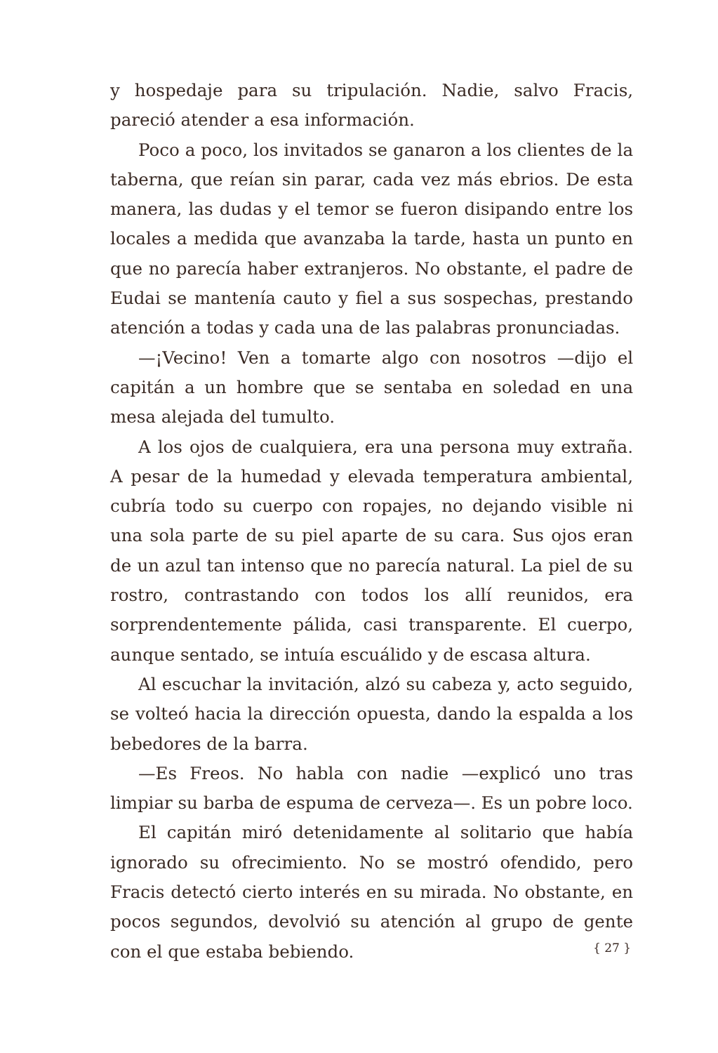y hospedaje para su tripulación. Nadie, salvo Fracis, pareció atender a esa información.
Poco a poco, los invitados se ganaron a los clientes de la taberna, que reían sin parar, cada vez más ebrios. De esta manera, las dudas y el temor se fueron disipando entre los locales a medida que avanzaba la tarde, hasta un punto en que no parecía haber extranjeros. No obstante, el padre de Eudai se mantenía cauto y fiel a sus sospechas, prestando atención a todas y cada una de las palabras pronunciadas.
—¡Vecino! Ven a tomarte algo con nosotros —dijo el capitán a un hombre que se sentaba en soledad en una mesa alejada del tumulto.
A los ojos de cualquiera, era una persona muy extraña. A pesar de la humedad y elevada temperatura ambiental, cubría todo su cuerpo con ropajes, no dejando visible ni una sola parte de su piel aparte de su cara. Sus ojos eran de un azul tan intenso que no parecía natural. La piel de su rostro, contrastando con todos los allí reunidos, era sorprendentemente pálida, casi transparente. El cuerpo, aunque sentado, se intuía escuálido y de escasa altura.
Al escuchar la invitación, alzó su cabeza y, acto seguido, se volteó hacia la dirección opuesta, dando la espalda a los bebedores de la barra.
—Es Freos. No habla con nadie —explicó uno tras limpiar su barba de espuma de cerveza—. Es un pobre loco.
El capitán miró detenidamente al solitario que había ignorado su ofrecimiento. No se mostró ofendido, pero Fracis detectó cierto interés en su mirada. No obstante, en pocos segundos, devolvió su atención al grupo de gente con el que estaba bebiendo.
{ 27 }